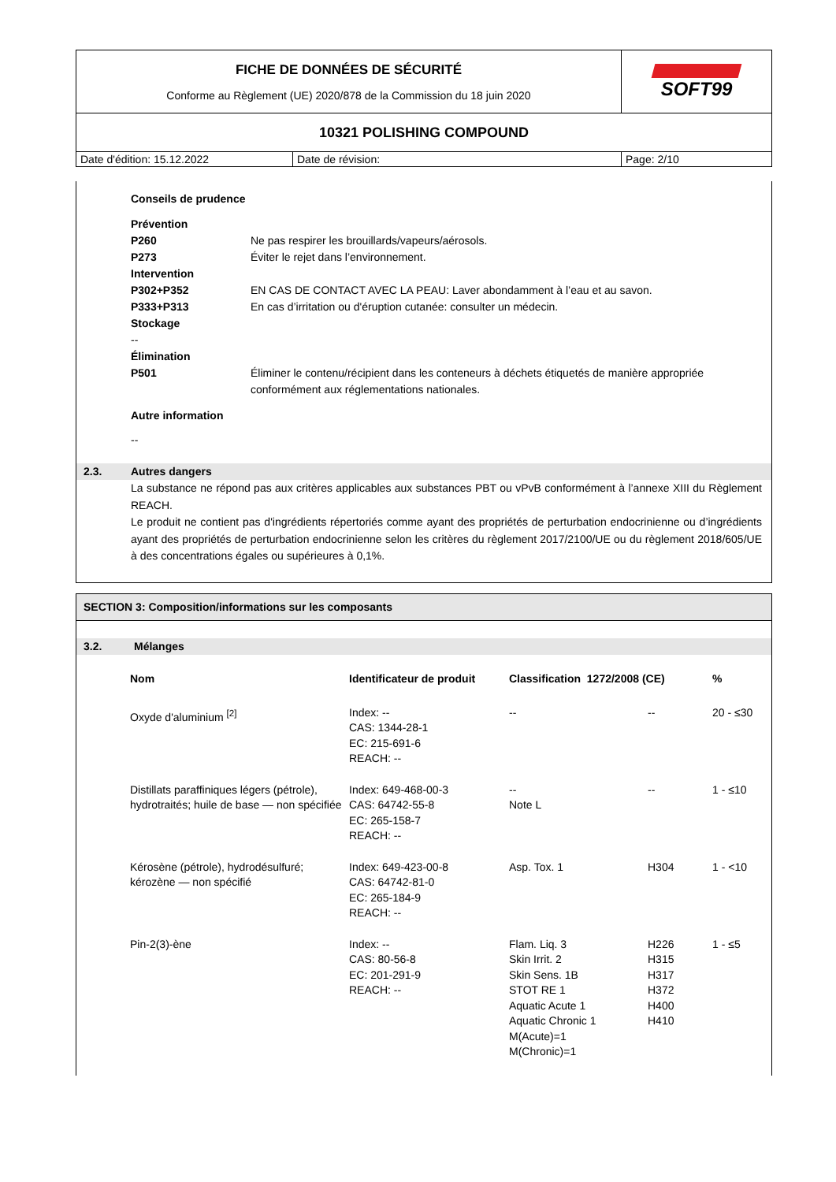| FICHE DE DONNÉES DE SÉCURITÉ Conforme au Règlement (UE) 2020/878 de la Commission du 18 juin 2020 | | SOFT99 |
| 10321 POLISHING COMPOUND | | |
| Date d'édition: 15.12.2022 | Date de révision: | Page: 2/10 |
Conseils de prudence
Prévention
P260 Ne pas respirer les brouillards/vapeurs/aérosols.
P273 Éviter le rejet dans l’environnement.
Intervention
P302+P352 EN CAS DE CONTACT AVEC LA PEAU: Laver abondamment à l’eau et au savon.
P333+P313 En cas d’irritation ou d'éruption cutanée: consulter un médecin.
Stockage
--
Élimination
P501 Éliminer le contenu/récipient dans les conteneurs à déchets étiquetés de manière appropriée conformément aux réglementations nationales.
Autre information
--
2.3. Autres dangers
La substance ne répond pas aux critères applicables aux substances PBT ou vPvB conformément à l’annexe XIII du Règlement REACH.
Le produit ne contient pas d'ingrédients répertoriés comme ayant des propriétés de perturbation endocrinienne ou d’ingrédients ayant des propriétés de perturbation endocrinienne selon les critères du règlement 2017/2100/UE ou du règlement 2018/605/UE à des concentrations égales ou supérieures à 0,1%.
SECTION 3: Composition/informations sur les composants
3.2. Mélanges
| Nom | Identificateur de produit | Classification 1272/2008 (CE) | | % |
| --- | --- | --- | --- | --- |
| Oxyde d'aluminium <sup>[2]</sup> | Index: -- CAS: 1344-28-1 EC: 215-691-6 REACH: -- | -- | -- | 20 - ≤30 |
| Distillats paraffiniques légers (pétrole), hydrotraités; huile de base — non spécifiée | Index: 649-468-00-3 CAS: 64742-55-8 EC: 265-158-7 REACH: -- | -- Note L | -- | 1 - ≤10 |
| Kérosène (pétrole), hydrodésulfuré; kérozène — non spécifié | Index: 649-423-00-8 CAS: 64742-81-0 EC: 265-184-9 REACH: -- | Asp. Tox. 1 | H304 | 1 - <10 |
| Pin-2(3)-ène | Index: -- CAS: 80-56-8 EC: 201-291-9 REACH: -- | Flam. Liq. 3 Skin Irrit. 2 Skin Sens. 1B STOT RE 1 Aquatic Acute 1 Aquatic Chronic 1 M(Acute)=1 M(Chronic)=1 | H226 H315 H317 H372 H400 H410 | 1 - ≤5 |